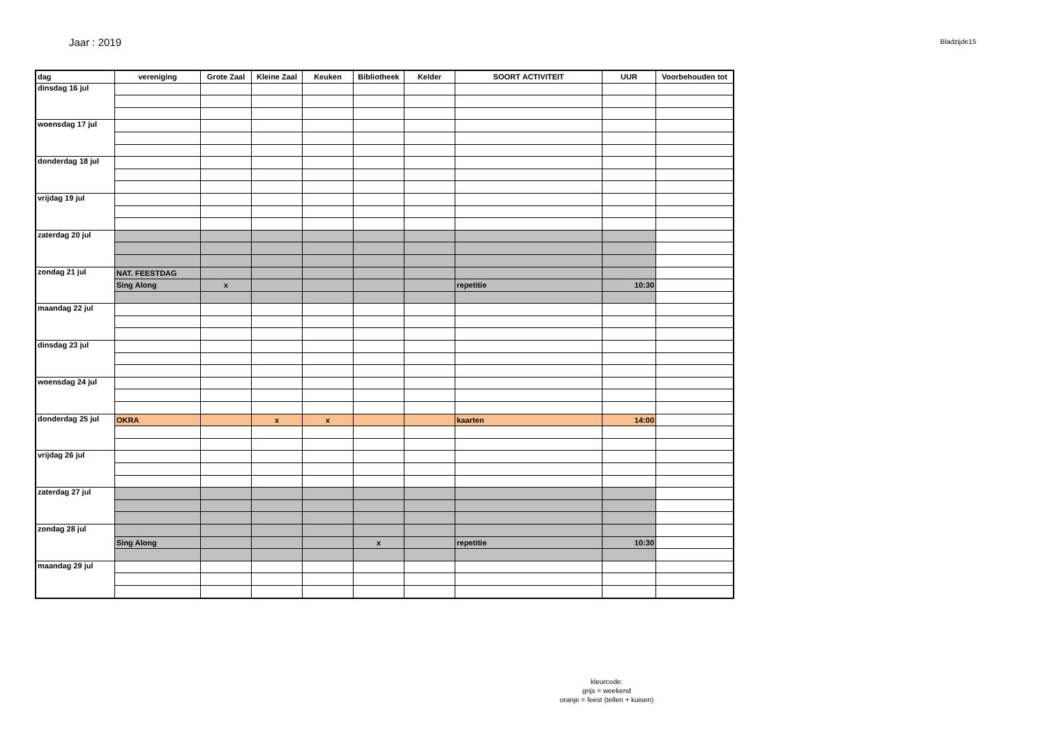Jaar : 2019
Bladzijde15
| dag | vereniging | Grote Zaal | Kleine Zaal | Keuken | Bibliotheek | Kelder | SOORT ACTIVITEIT | UUR | Voorbehouden tot |
| --- | --- | --- | --- | --- | --- | --- | --- | --- | --- |
| dinsdag 16 jul | | | | | | | | | |
| woensdag 17 jul | | | | | | | | | |
| donderdag 18 jul | | | | | | | | | |
| vrijdag 19 jul | | | | | | | | | |
| zaterdag 20 jul | | | | | | | | | |
| zondag 21 jul | NAT. FEESTDAG | | | | | | | | |
| | Sing Along | x | | | | | repetitie | 10:30 | |
| maandag 22 jul | | | | | | | | | |
| dinsdag 23 jul | | | | | | | | | |
| woensdag 24 jul | | | | | | | | | |
| donderdag 25 jul | OKRA | | x | x | | | kaarten | 14:00 | |
| vrijdag 26 jul | | | | | | | | | |
| zaterdag 27 jul | | | | | | | | | |
| zondag 28 jul | | | | | | | | | |
| | Sing Along | | | | x | | repetitie | 10:30 | |
| maandag 29 jul | | | | | | | | | |
kleurcode:
grijs = weekend
oranje = feest (tellen + kuisen)